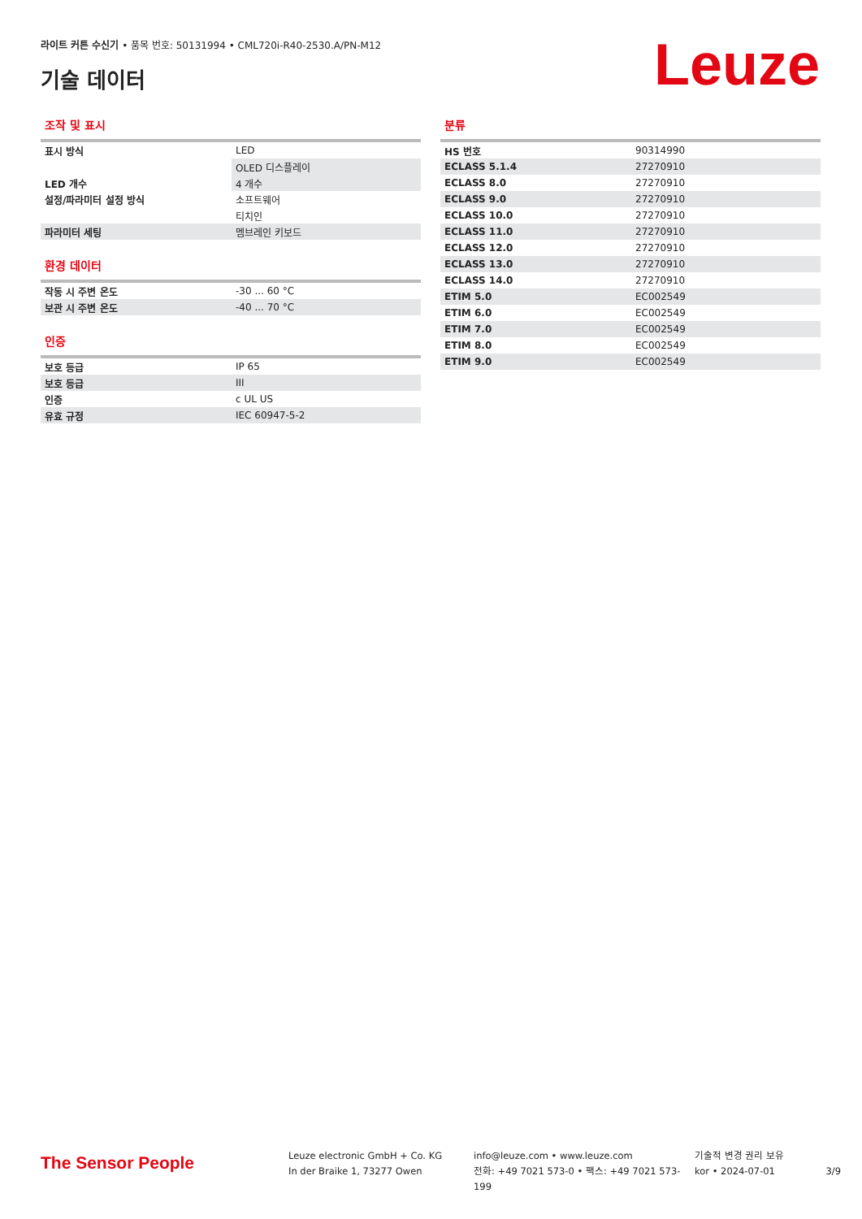라이트 커튼 수신기 • 품목 번호: 50131994 • CML720i-R40-2530.A/PN-M12
기술 데이터 Leuze
조작 및 표시
| 표시 방식 | LED |
| | OLED 디스플레이 |
| LED 개수 | 4 개수 |
| 설정/파라미터 설정 방식 | 소프트웨어 |
| | 티치인 |
| 파라미터 세팅 | 멤브레인 키보드 |
환경 데이터
| 작동 시 주변 온도 | -30 ... 60 °C |
| 보관 시 주변 온도 | -40 ... 70 °C |
인증
| 보호 등급 | IP 65 |
| 보호 등급 | III |
| 인증 | c UL US |
| 유효 규정 | IEC 60947-5-2 |
분류
| HS 번호 | 90314990 |
| ECLASS 5.1.4 | 27270910 |
| ECLASS 8.0 | 27270910 |
| ECLASS 9.0 | 27270910 |
| ECLASS 10.0 | 27270910 |
| ECLASS 11.0 | 27270910 |
| ECLASS 12.0 | 27270910 |
| ECLASS 13.0 | 27270910 |
| ECLASS 14.0 | 27270910 |
| ETIM 5.0 | EC002549 |
| ETIM 6.0 | EC002549 |
| ETIM 7.0 | EC002549 |
| ETIM 8.0 | EC002549 |
| ETIM 9.0 | EC002549 |
The Sensor People
Leuze electronic GmbH + Co. KG
In der Braike 1, 73277 Owen
info@leuze.com • www.leuze.com
전화: +49 7021 573-0 • 팩스: +49 7021 573-199
기술적 변경 권리 보유
kor • 2024-07-01
3/9